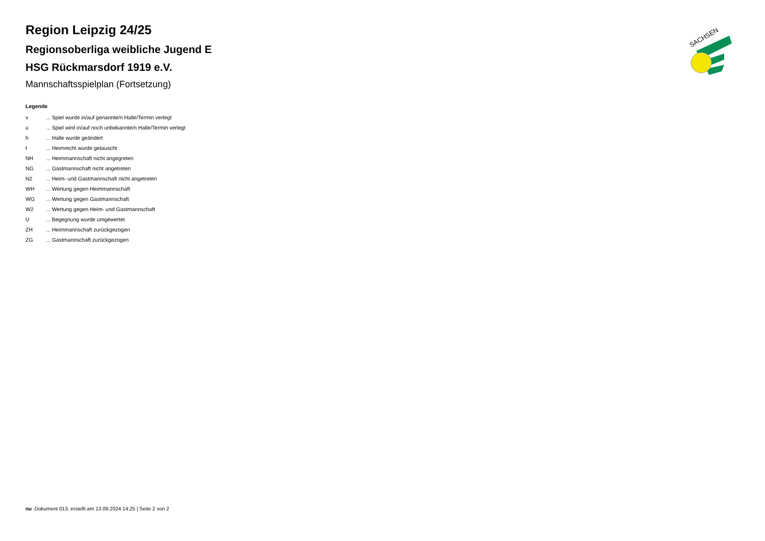SACHSEN
Region Leipzig 24/25
Regionsoberliga weibliche Jugend E
HSG Rückmarsdorf 1919 e.V.
Mannschaftsspielplan (Fortsetzung)
Legende
| v | ... Spiel wurde in/auf genannte/n Halle/Termin verlegt |
| u | ... Spiel wird in/auf noch unbekannte/n Halle/Termin verlegt |
| h | ... Halle wurde geändert |
| t | ... Heimrecht wurde getauscht |
| NH | ... Heimmannschaft nicht angegreten |
| NG | ... Gastmannschaft nicht angetreten |
| N2 | ... Heim- und Gastmannschaft nicht angetreten |
| WH | ... Wertung gegen Heimmannschaft |
| WG | ... Wertung gegen Gastmannschaft |
| W2 | ... Wertung gegen Heim- und Gastmannschaft |
| U | ... Begegnung wurde umgewertet |
| ZH | ... Heimmannschaft zurückgezogen |
| ZG | ... Gastmannschaft zurückgezogen |
nu .Dokument 013, erstellt am 13.09.2024 14:25 | Seite 2 von 2